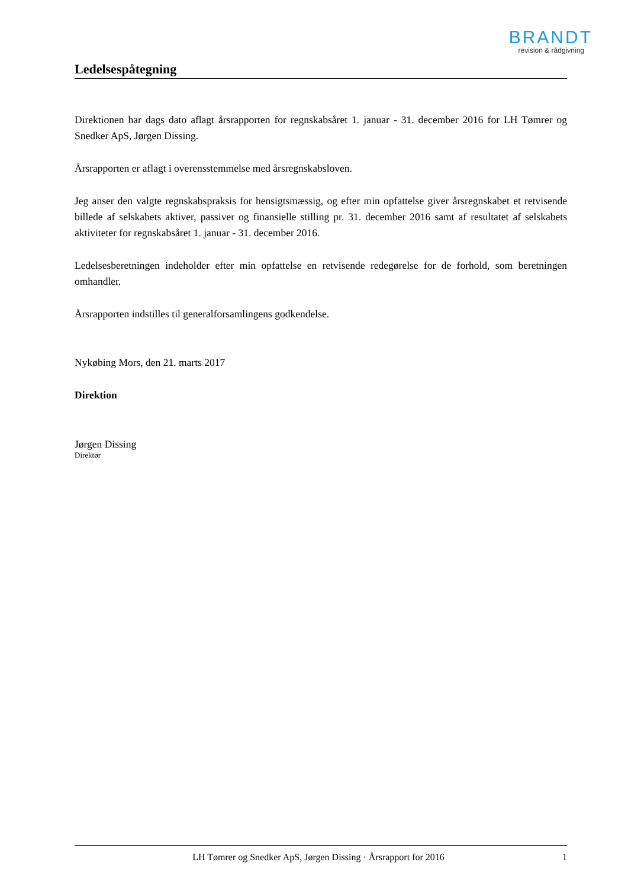BRANDT
revision & rådgivning
Ledelsespåtegning
Direktionen har dags dato aflagt årsrapporten for regnskabsåret 1. januar - 31. december 2016 for LH Tømrer og Snedker ApS, Jørgen Dissing.
Årsrapporten er aflagt i overensstemmelse med årsregnskabsloven.
Jeg anser den valgte regnskabspraksis for hensigtsmæssig, og efter min opfattelse giver årsregnskabet et retvisende billede af selskabets aktiver, passiver og finansielle stilling pr. 31. december 2016 samt af resultatet af selskabets aktiviteter for regnskabsåret 1. januar - 31. december 2016.
Ledelsesberetningen indeholder efter min opfattelse en retvisende redegørelse for de forhold, som beretningen omhandler.
Årsrapporten indstilles til generalforsamlingens godkendelse.
Nykøbing Mors, den 21. marts 2017
Direktion
Jørgen Dissing
Direktør
LH Tømrer og Snedker ApS, Jørgen Dissing · Årsrapport for 2016 1